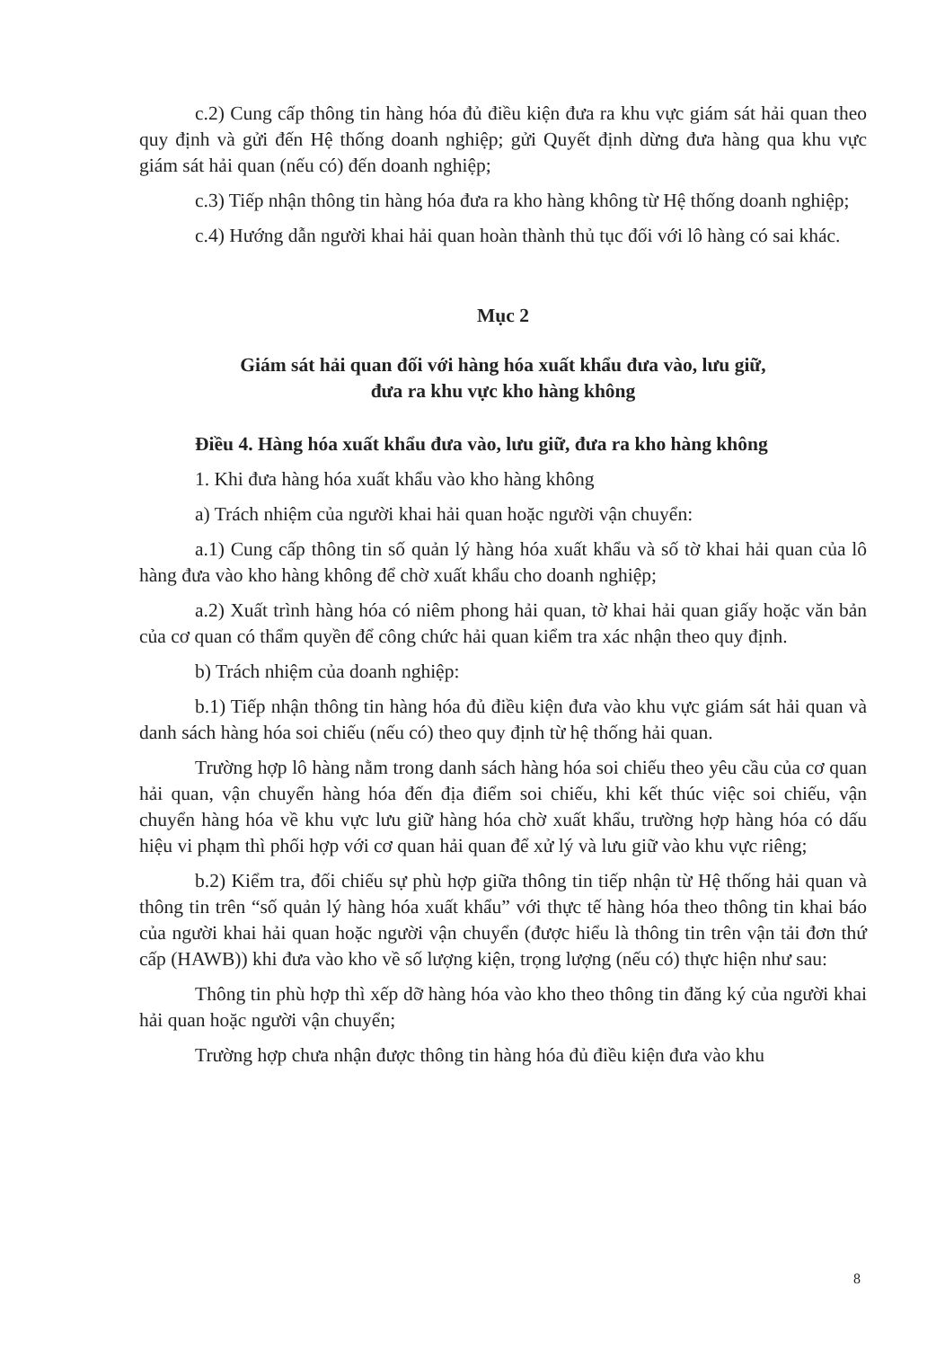c.2) Cung cấp thông tin hàng hóa đủ điều kiện đưa ra khu vực giám sát hải quan theo quy định và gửi đến Hệ thống doanh nghiệp; gửi Quyết định dừng đưa hàng qua khu vực giám sát hải quan (nếu có) đến doanh nghiệp;
c.3) Tiếp nhận thông tin hàng hóa đưa ra kho hàng không từ Hệ thống doanh nghiệp;
c.4) Hướng dẫn người khai hải quan hoàn thành thủ tục đối với lô hàng có sai khác.
Mục 2
Giám sát hải quan đối với hàng hóa xuất khẩu đưa vào, lưu giữ,
đưa ra khu vực kho hàng không
Điều 4. Hàng hóa xuất khẩu đưa vào, lưu giữ, đưa ra kho hàng không
1. Khi đưa hàng hóa xuất khẩu vào kho hàng không
a) Trách nhiệm của người khai hải quan hoặc người vận chuyển:
a.1) Cung cấp thông tin số quản lý hàng hóa xuất khẩu và số tờ khai hải quan của lô hàng đưa vào kho hàng không để chờ xuất khẩu cho doanh nghiệp;
a.2) Xuất trình hàng hóa có niêm phong hải quan, tờ khai hải quan giấy hoặc văn bản của cơ quan có thẩm quyền để công chức hải quan kiểm tra xác nhận theo quy định.
b) Trách nhiệm của doanh nghiệp:
b.1) Tiếp nhận thông tin hàng hóa đủ điều kiện đưa vào khu vực giám sát hải quan và danh sách hàng hóa soi chiếu (nếu có) theo quy định từ hệ thống hải quan.
Trường hợp lô hàng nằm trong danh sách hàng hóa soi chiếu theo yêu cầu của cơ quan hải quan, vận chuyển hàng hóa đến địa điểm soi chiếu, khi kết thúc việc soi chiếu, vận chuyển hàng hóa về khu vực lưu giữ hàng hóa chờ xuất khẩu, trường hợp hàng hóa có dấu hiệu vi phạm thì phối hợp với cơ quan hải quan để xử lý và lưu giữ vào khu vực riêng;
b.2) Kiểm tra, đối chiếu sự phù hợp giữa thông tin tiếp nhận từ Hệ thống hải quan và thông tin trên “số quản lý hàng hóa xuất khẩu” với thực tế hàng hóa theo thông tin khai báo của người khai hải quan hoặc người vận chuyển (được hiểu là thông tin trên vận tải đơn thứ cấp (HAWB)) khi đưa vào kho về số lượng kiện, trọng lượng (nếu có) thực hiện như sau:
Thông tin phù hợp thì xếp dỡ hàng hóa vào kho theo thông tin đăng ký của người khai hải quan hoặc người vận chuyển;
Trường hợp chưa nhận được thông tin hàng hóa đủ điều kiện đưa vào khu
8